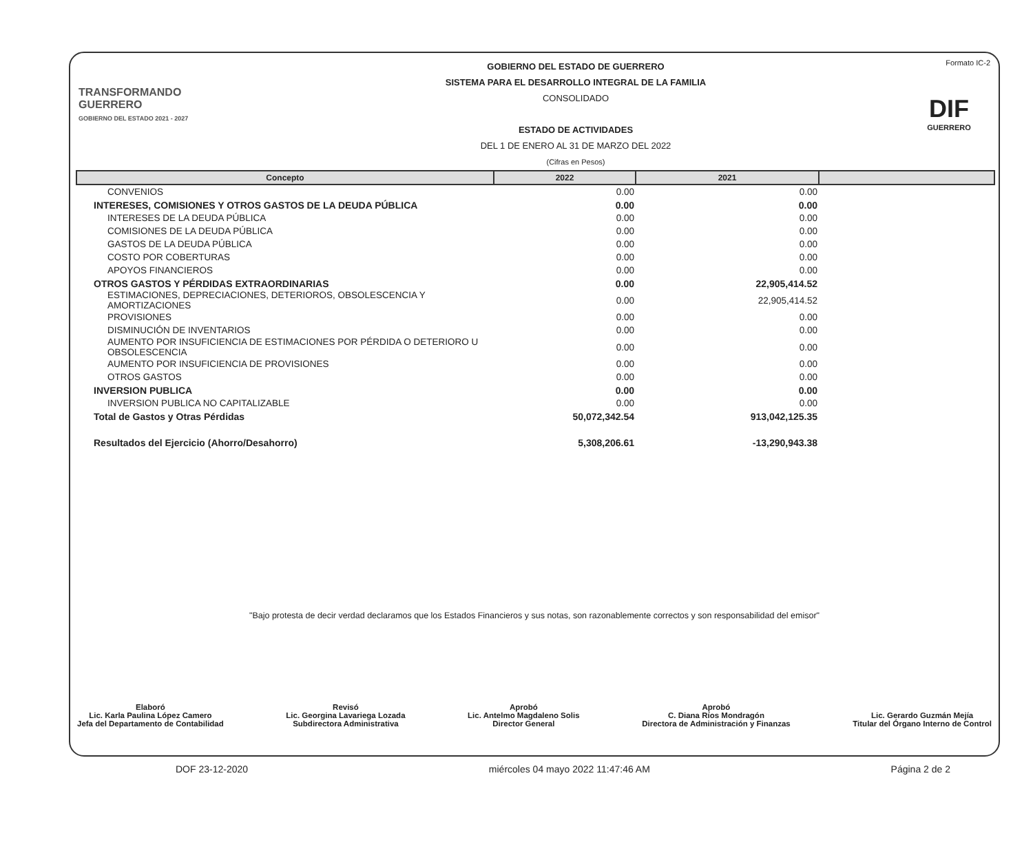TRANSFORMANDO GUERRERO
GOBIERNO DEL ESTADO 2021 - 2027
GOBIERNO DEL ESTADO DE GUERRERO
SISTEMA PARA EL DESARROLLO INTEGRAL DE LA FAMILIA
CONSOLIDADO
ESTADO DE ACTIVIDADES
DEL 1 DE ENERO AL 31 DE MARZO DEL 2022
(Cifras en Pesos)
Formato IC-2
DIF
GUERRERO
| Concepto | 2022 | 2021 | |
| --- | --- | --- | --- |
| CONVENIOS | 0.00 | 0.00 | |
| INTERESES, COMISIONES Y OTROS GASTOS DE LA DEUDA PÚBLICA | 0.00 | 0.00 | |
| INTERESES DE LA DEUDA PÚBLICA | 0.00 | 0.00 | |
| COMISIONES DE LA DEUDA PÚBLICA | 0.00 | 0.00 | |
| GASTOS DE LA DEUDA PÚBLICA | 0.00 | 0.00 | |
| COSTO POR COBERTURAS | 0.00 | 0.00 | |
| APOYOS FINANCIEROS | 0.00 | 0.00 | |
| OTROS GASTOS Y PÉRDIDAS EXTRAORDINARIAS | 0.00 | 22,905,414.52 | |
| ESTIMACIONES, DEPRECIACIONES, DETERIOROS, OBSOLESCENCIA Y AMORTIZACIONES | 0.00 | 22,905,414.52 | |
| PROVISIONES | 0.00 | 0.00 | |
| DISMINUCIÓN DE INVENTARIOS | 0.00 | 0.00 | |
| AUMENTO POR INSUFICIENCIA DE ESTIMACIONES POR PÉRDIDA O DETERIORO U OBSOLESCENCIA | 0.00 | 0.00 | |
| AUMENTO POR INSUFICIENCIA DE PROVISIONES | 0.00 | 0.00 | |
| OTROS GASTOS | 0.00 | 0.00 | |
| INVERSION PUBLICA | 0.00 | 0.00 | |
| INVERSION PUBLICA NO CAPITALIZABLE | 0.00 | 0.00 | |
| Total de Gastos y Otras Pérdidas | 50,072,342.54 | 913,042,125.35 | |
| Resultados del Ejercicio (Ahorro/Desahorro) | 5,308,206.61 | -13,290,943.38 | |
"Bajo protesta de decir verdad declaramos que los Estados Financieros y sus notas, son razonablemente correctos y son responsabilidad del emisor"
Elaboró
Lic. Karla Paulina López Camero
Jefa del Departamento de Contabilidad
Revisó
Lic. Georgina Lavariega Lozada
Subdirectora Administrativa
Aprobó
Lic. Antelmo Magdaleno Solis
Director General
Aprobó
C. Diana Ríos Mondragón
Directora de Administración y Finanzas
Lic. Gerardo Guzmán Mejía
Titular del Órgano Interno de Control
DOF 23-12-2020 miércoles 04 mayo 2022 11:47:46 AM Página 2 de 2